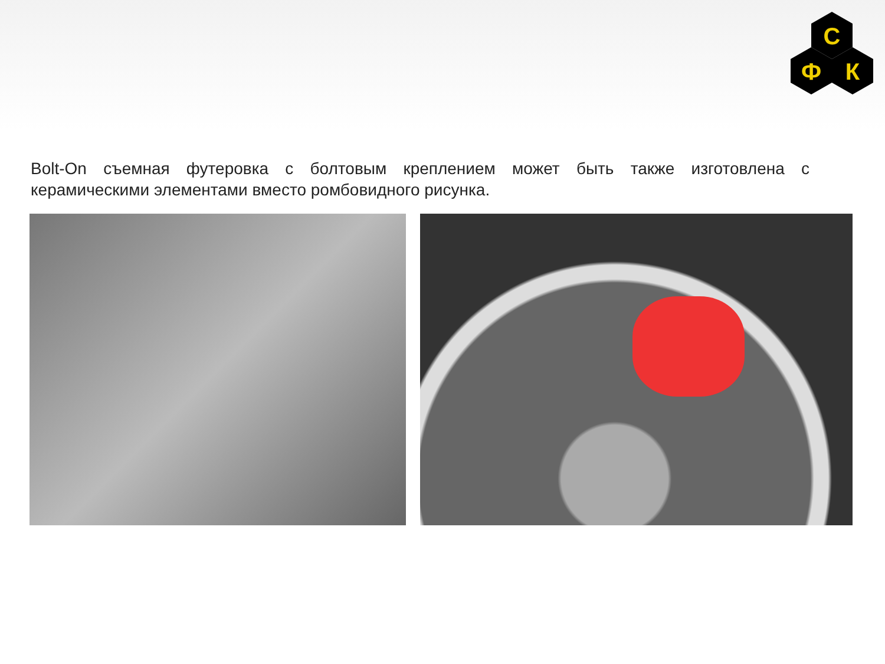С
Ф
К
Bolt-On съемная футеровка с болтовым креплением может быть также изготовлена с керамическими элементами вместо ромбовидного рисунка.